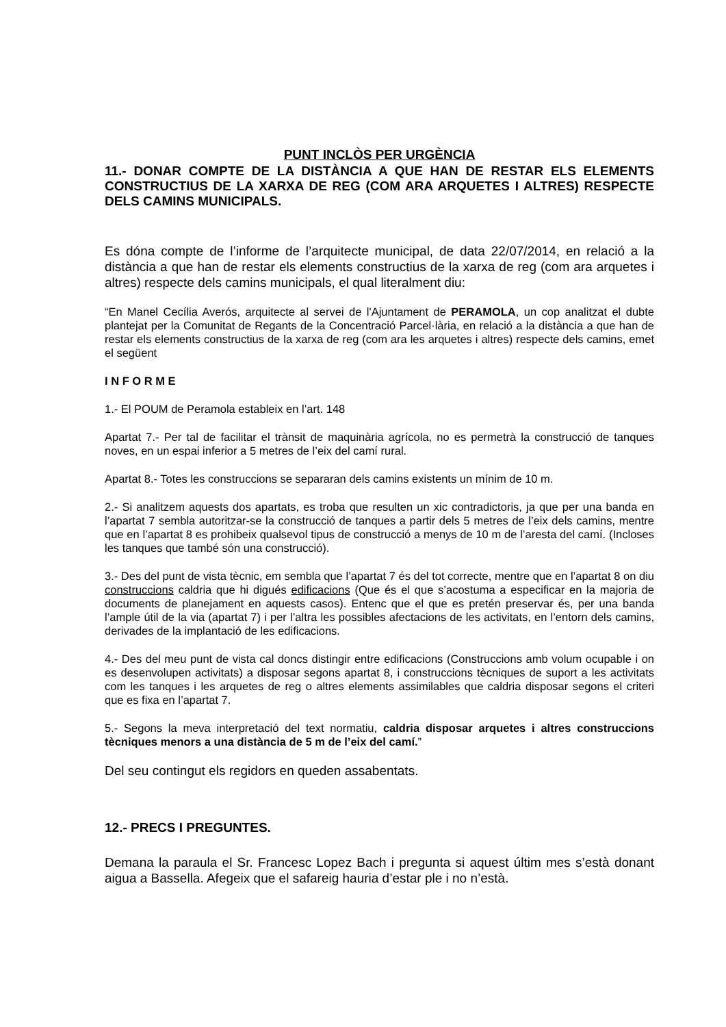PUNT INCLÒS PER URGÈNCIA
11.- DONAR COMPTE DE LA DISTÀNCIA A QUE HAN DE RESTAR ELS ELEMENTS CONSTRUCTIUS DE LA XARXA DE REG (COM ARA ARQUETES I ALTRES) RESPECTE DELS CAMINS MUNICIPALS.
Es dóna compte de l’informe de l’arquitecte municipal, de data 22/07/2014, en relació a la distància a que han de restar els elements constructius de la xarxa de reg (com ara arquetes i altres) respecte dels camins municipals, el qual literalment diu:
“En Manel Cecília Averós, arquitecte al servei de l'Ajuntament de PERAMOLA, un cop analitzat el dubte plantejat per la Comunitat de Regants de la Concentració Parcel·lària, en relació a la distància a que han de restar els elements constructius de la xarxa de reg (com ara les arquetes i altres) respecte dels camins, emet el següent
I N F O R M E
1.- El POUM de Peramola estableix en l’art. 148
Apartat 7.- Per tal de facilitar el trànsit de maquinària agrícola, no es permetrà la construcció de tanques noves, en un espai inferior a 5 metres de l’eix del camí rural.
Apartat 8.- Totes les construccions se separaran dels camins existents un mínim de 10 m.
2.- Si analitzem aquests dos apartats, es troba que resulten un xic contradictoris, ja que per una banda en l’apartat 7 sembla autoritzar-se la construcció de tanques a partir dels 5 metres de l’eix dels camins, mentre que en l’apartat 8 es prohibeix qualsevol tipus de construcció a menys de 10 m de l’aresta del camí. (Incloses les tanques que també són una construcció).
3.- Des del punt de vista tècnic, em sembla que l’apartat 7 és del tot correcte, mentre que en l’apartat 8 on diu construccions caldria que hi digués edificacions (Que és el que s’acostuma a especificar en la majoria de documents de planejament en aquests casos). Entenc que el que es pretén preservar és, per una banda l’ample útil de la via (apartat 7) i per l’altra les possibles afectacions de les activitats, en l’entorn dels camins, derivades de la implantació de les edificacions.
4.- Des del meu punt de vista cal doncs distingir entre edificacions (Construccions amb volum ocupable i on es desenvolupen activitats) a disposar segons apartat 8, i construccions tècniques de suport a les activitats com les tanques i les arquetes de reg o altres elements assimilables que caldria disposar segons el criteri que es fixa en l’apartat 7.
5.- Segons la meva interpretació del text normatiu, caldria disposar arquetes i altres construccions tècniques menors a una distància de 5 m de l’eix del camí.”
Del seu contingut els regidors en queden assabentats.
12.- PRECS I PREGUNTES.
Demana la paraula el Sr. Francesc Lopez Bach i pregunta si aquest últim mes s’està donant aigua a Bassella. Afegeix que el safareig hauria d’estar ple i no n’està.